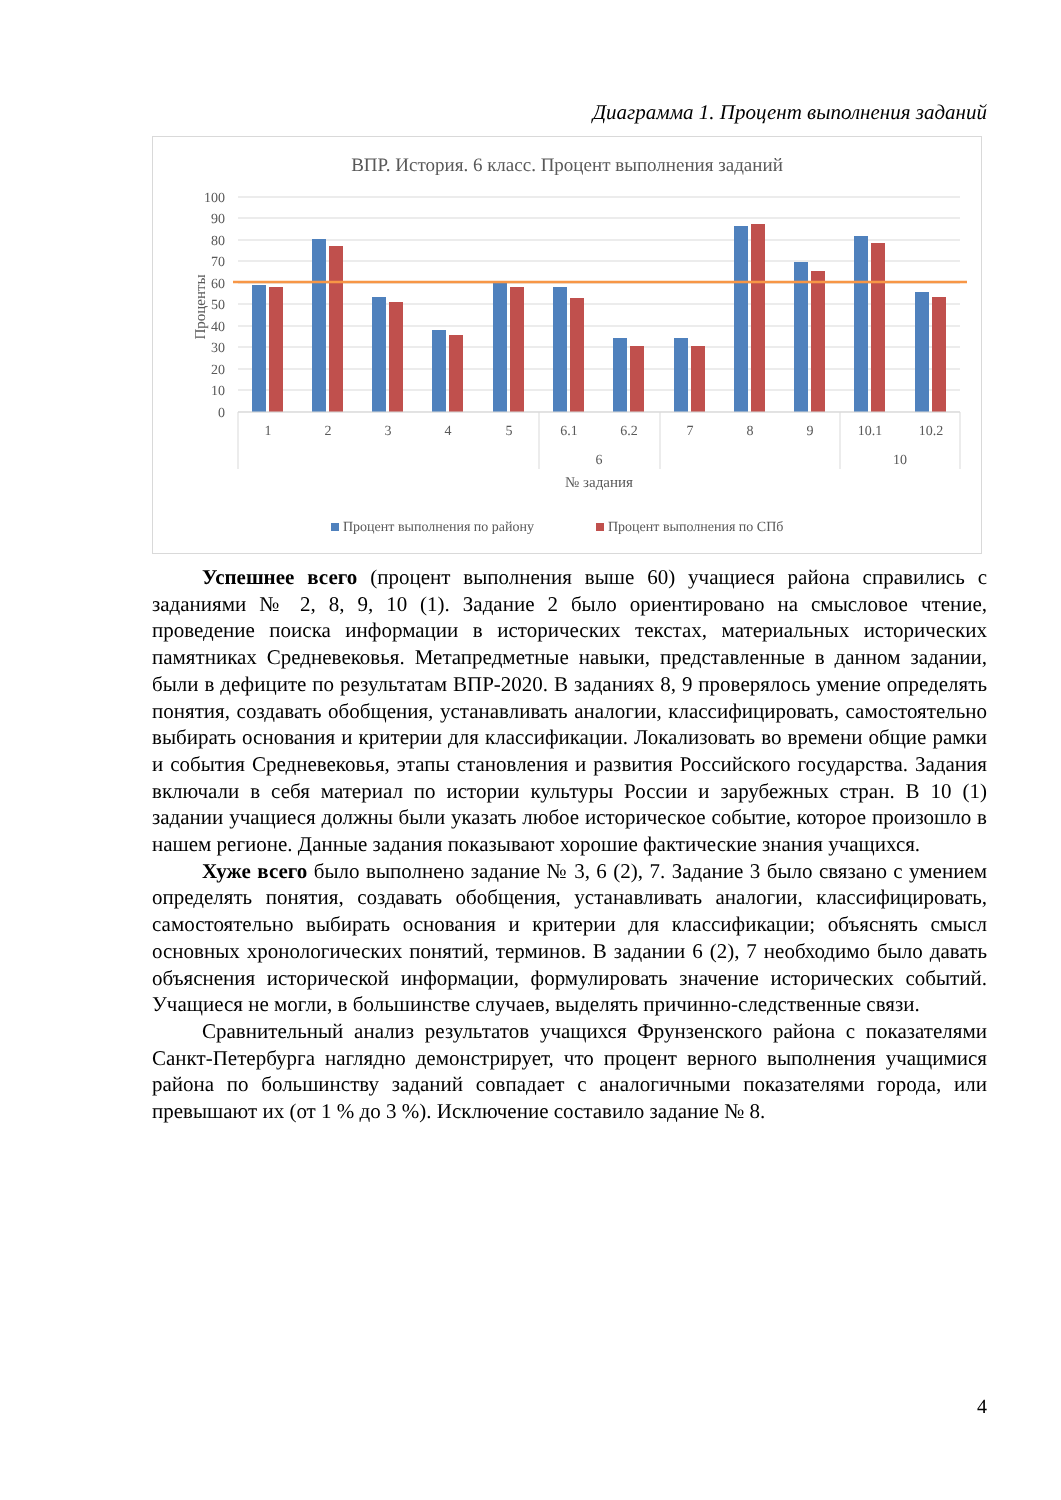Диаграмма 1. Процент выполнения заданий
ВПР. История. 6 класс. Процент выполнения заданий
100
90
80
70
60
50
40
30
20
10
0
Проценты
1
2
3
4
5
6.1
6.2
7
8
9
10.1
10.2
6
10
№ задания
Процент выполнения по району
Процент выполнения по СПб
Успешнее всего (процент выполнения выше 60) учащиеся района справились с заданиями № 2, 8, 9, 10 (1). Задание 2 было ориентировано на смысловое чтение, проведение поиска информации в исторических текстах, материальных исторических памятниках Средневековья. Метапредметные навыки, представленные в данном задании, были в дефиците по результатам ВПР-2020. В заданиях 8, 9 проверялось умение определять понятия, создавать обобщения, устанавливать аналогии, классифицировать, самостоятельно выбирать основания и критерии для классификации. Локализовать во времени общие рамки и события Средневековья, этапы становления и развития Российского государства. Задания включали в себя материал по истории культуры России и зарубежных стран. В 10 (1) задании учащиеся должны были указать любое историческое событие, которое произошло в нашем регионе. Данные задания показывают хорошие фактические знания учащихся.
Хуже всего было выполнено задание № 3, 6 (2), 7. Задание 3 было связано с умением определять понятия, создавать обобщения, устанавливать аналогии, классифицировать, самостоятельно выбирать основания и критерии для классификации; объяснять смысл основных хронологических понятий, терминов. В задании 6 (2), 7 необходимо было давать объяснения исторической информации, формулировать значение исторических событий. Учащиеся не могли, в большинстве случаев, выделять причинно-следственные связи.
Сравнительный анализ результатов учащихся Фрунзенского района с показателями Санкт-Петербурга наглядно демонстрирует, что процент верного выполнения учащимися района по большинству заданий совпадает с аналогичными показателями города, или превышают их (от 1 % до 3 %). Исключение составило задание № 8.
4